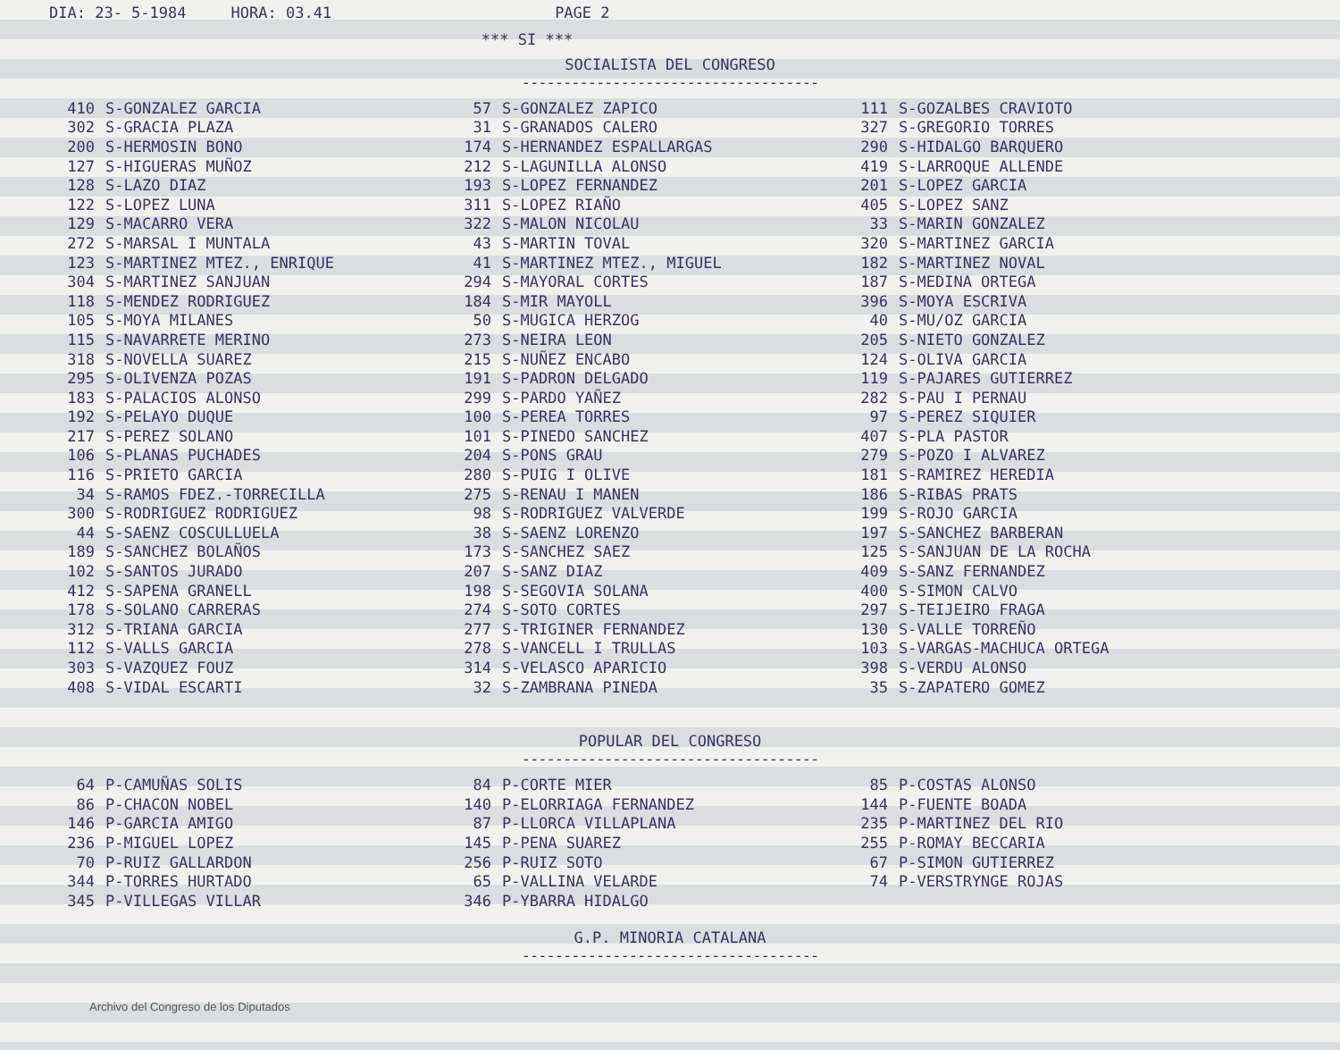DIA: 23- 5-1984 HORA: 03.41 PAGE 2
*** SI ***
SOCIALISTA DEL CONGRESO
------------------------------------
| 410 | S-GONZALEZ GARCIA | 57 | S-GONZALEZ ZAPICO | 111 | S-GOZALBES CRAVIOTO |
| 302 | S-GRACIA PLAZA | 31 | S-GRANADOS CALERO | 327 | S-GREGORIO TORRES |
| 200 | S-HERMOSIN BONO | 174 | S-HERNANDEZ ESPALLARGAS | 290 | S-HIDALGO BARQUERO |
| 127 | S-HIGUERAS MUÑOZ | 212 | S-LAGUNILLA ALONSO | 419 | S-LARROQUE ALLENDE |
| 128 | S-LAZO DIAZ | 193 | S-LOPEZ FERNANDEZ | 201 | S-LOPEZ GARCIA |
| 122 | S-LOPEZ LUNA | 311 | S-LOPEZ RIAÑO | 405 | S-LOPEZ SANZ |
| 129 | S-MACARRO VERA | 322 | S-MALON NICOLAU | 33 | S-MARIN GONZALEZ |
| 272 | S-MARSAL I MUNTALA | 43 | S-MARTIN TOVAL | 320 | S-MARTINEZ GARCIA |
| 123 | S-MARTINEZ MTEZ., ENRIQUE | 41 | S-MARTINEZ MTEZ., MIGUEL | 182 | S-MARTINEZ NOVAL |
| 304 | S-MARTINEZ SANJUAN | 294 | S-MAYORAL CORTES | 187 | S-MEDINA ORTEGA |
| 118 | S-MENDEZ RODRIGUEZ | 184 | S-MIR MAYOLL | 396 | S-MOYA ESCRIVA |
| 105 | S-MOYA MILANES | 50 | S-MUGICA HERZOG | 40 | S-MU/OZ GARCIA |
| 115 | S-NAVARRETE MERINO | 273 | S-NEIRA LEON | 205 | S-NIETO GONZALEZ |
| 318 | S-NOVELLA SUAREZ | 215 | S-NUÑEZ ENCABO | 124 | S-OLIVA GARCIA |
| 295 | S-OLIVENZA POZAS | 191 | S-PADRON DELGADO | 119 | S-PAJARES GUTIERREZ |
| 183 | S-PALACIOS ALONSO | 299 | S-PARDO YAÑEZ | 282 | S-PAU I PERNAU |
| 192 | S-PELAYO DUQUE | 100 | S-PEREA TORRES | 97 | S-PEREZ SIQUIER |
| 217 | S-PEREZ SOLANO | 101 | S-PINEDO SANCHEZ | 407 | S-PLA PASTOR |
| 106 | S-PLANAS PUCHADES | 204 | S-PONS GRAU | 279 | S-POZO I ALVAREZ |
| 116 | S-PRIETO GARCIA | 280 | S-PUIG I OLIVE | 181 | S-RAMIREZ HEREDIA |
| 34 | S-RAMOS FDEZ.-TORRECILLA | 275 | S-RENAU I MANEN | 186 | S-RIBAS PRATS |
| 300 | S-RODRIGUEZ RODRIGUEZ | 98 | S-RODRIGUEZ VALVERDE | 199 | S-ROJO GARCIA |
| 44 | S-SAENZ COSCULLUELA | 38 | S-SAENZ LORENZO | 197 | S-SANCHEZ BARBERAN |
| 189 | S-SANCHEZ BOLAÑOS | 173 | S-SANCHEZ SAEZ | 125 | S-SANJUAN DE LA ROCHA |
| 102 | S-SANTOS JURADO | 207 | S-SANZ DIAZ | 409 | S-SANZ FERNANDEZ |
| 412 | S-SAPENA GRANELL | 198 | S-SEGOVIA SOLANA | 400 | S-SIMON CALVO |
| 178 | S-SOLANO CARRERAS | 274 | S-SOTO CORTES | 297 | S-TEIJEIRO FRAGA |
| 312 | S-TRIANA GARCIA | 277 | S-TRIGINER FERNANDEZ | 130 | S-VALLE TORREÑO |
| 112 | S-VALLS GARCIA | 278 | S-VANCELL I TRULLAS | 103 | S-VARGAS-MACHUCA ORTEGA |
| 303 | S-VAZQUEZ FOUZ | 314 | S-VELASCO APARICIO | 398 | S-VERDU ALONSO |
| 408 | S-VIDAL ESCARTI | 32 | S-ZAMBRANA PINEDA | 35 | S-ZAPATERO GOMEZ |
POPULAR DEL CONGRESO
------------------------------------
| 64 | P-CAMUÑAS SOLIS | 84 | P-CORTE MIER | 85 | P-COSTAS ALONSO |
| 86 | P-CHACON NOBEL | 140 | P-ELORRIAGA FERNANDEZ | 144 | P-FUENTE BOADA |
| 146 | P-GARCIA AMIGO | 87 | P-LLORCA VILLAPLANA | 235 | P-MARTINEZ DEL RIO |
| 236 | P-MIGUEL LOPEZ | 145 | P-PENA SUAREZ | 255 | P-ROMAY BECCARIA |
| 70 | P-RUIZ GALLARDON | 256 | P-RUIZ SOTO | 67 | P-SIMON GUTIERREZ |
| 344 | P-TORRES HURTADO | 65 | P-VALLINA VELARDE | 74 | P-VERSTRYNGE ROJAS |
| 345 | P-VILLEGAS VILLAR | 346 | P-YBARRA HIDALGO | | |
G.P. MINORIA CATALANA
------------------------------------
Archivo del Congreso de los Diputados